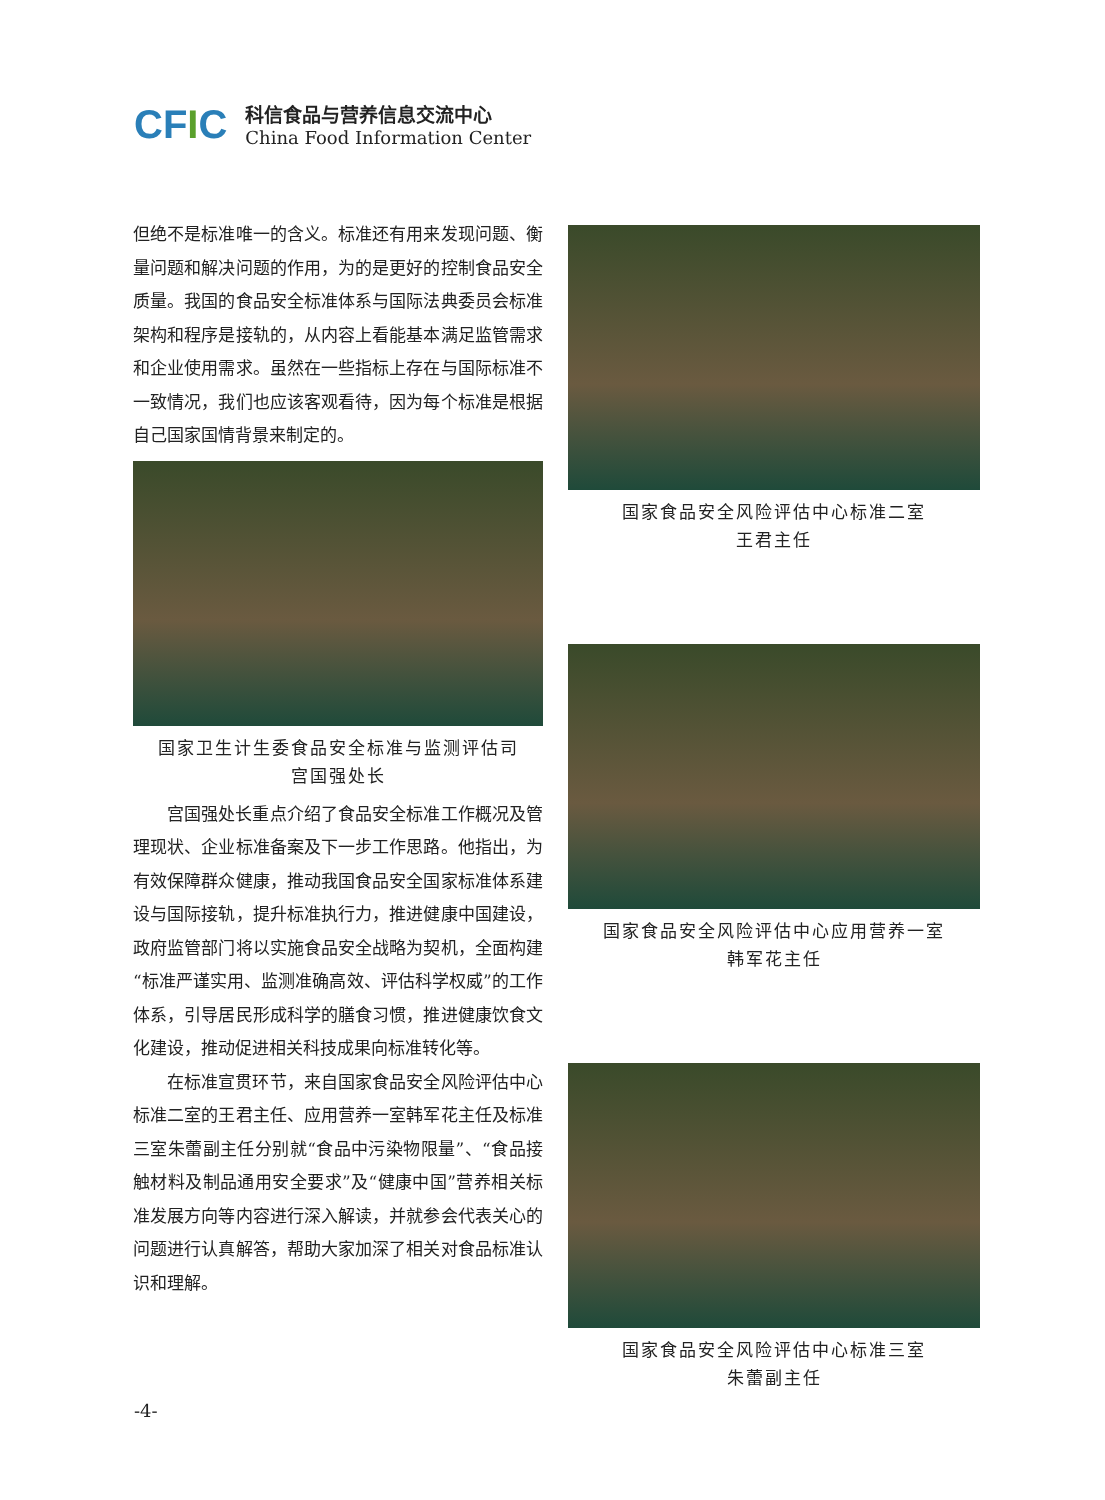CFIC
科信食品与营养信息交流中心
China Food Information Center
但绝不是标准唯一的含义。标准还有用来发现问题、衡量问题和解决问题的作用，为的是更好的控制食品安全质量。我国的食品安全标准体系与国际法典委员会标准架构和程序是接轨的，从内容上看能基本满足监管需求和企业使用需求。虽然在一些指标上存在与国际标准不一致情况，我们也应该客观看待，因为每个标准是根据自己国家国情背景来制定的。
国家卫生计生委食品安全标准与监测评估司
宫国强处长
宫国强处长重点介绍了食品安全标准工作概况及管理现状、企业标准备案及下一步工作思路。他指出，为有效保障群众健康，推动我国食品安全国家标准体系建设与国际接轨，提升标准执行力，推进健康中国建设，政府监管部门将以实施食品安全战略为契机，全面构建“标准严谨实用、监测准确高效、评估科学权威”的工作体系，引导居民形成科学的膳食习惯，推进健康饮食文化建设，推动促进相关科技成果向标准转化等。
在标准宣贯环节，来自国家食品安全风险评估中心标准二室的王君主任、应用营养一室韩军花主任及标准三室朱蕾副主任分别就“食品中污染物限量”、“食品接触材料及制品通用安全要求”及“健康中国”营养相关标准发展方向等内容进行深入解读，并就参会代表关心的问题进行认真解答，帮助大家加深了相关对食品标准认识和理解。
国家食品安全风险评估中心标准二室
王君主任
国家食品安全风险评估中心应用营养一室
韩军花主任
国家食品安全风险评估中心标准三室
朱蕾副主任
-4-